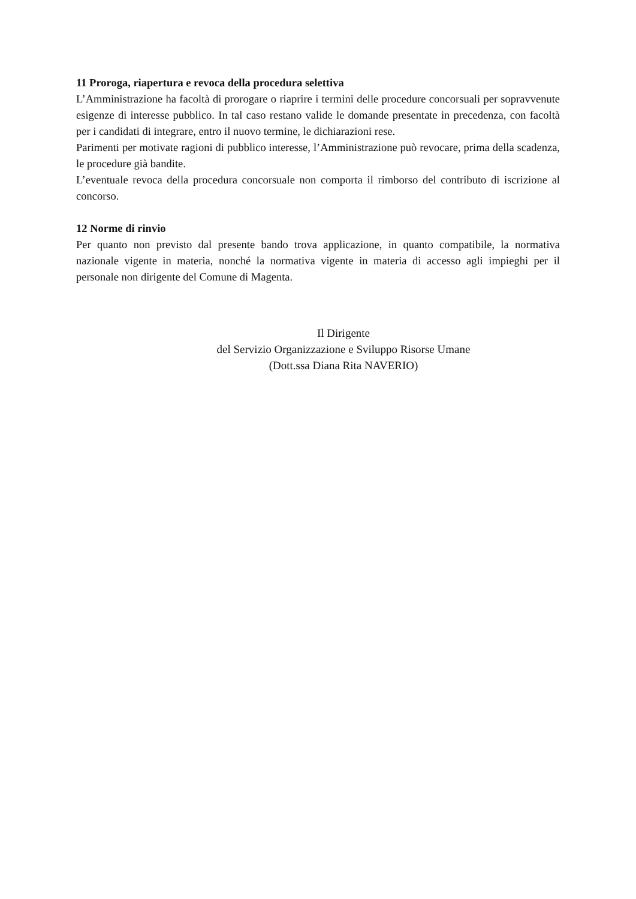11 Proroga, riapertura e revoca della procedura selettiva
L’Amministrazione ha facoltà di prorogare o riaprire i termini delle procedure concorsuali per sopravvenute esigenze di interesse pubblico. In tal caso restano valide le domande presentate in precedenza, con facoltà per i candidati di integrare, entro il nuovo termine, le dichiarazioni rese.
Parimenti per motivate ragioni di pubblico interesse, l’Amministrazione può revocare, prima della scadenza, le procedure già bandite.
L’eventuale revoca della procedura concorsuale non comporta il rimborso del contributo di iscrizione al concorso.
12 Norme di rinvio
Per quanto non previsto dal presente bando trova applicazione, in quanto compatibile, la normativa nazionale vigente in materia, nonché la normativa vigente in materia di accesso agli impieghi per il personale non dirigente del Comune di Magenta.
Il Dirigente
del Servizio Organizzazione e Sviluppo Risorse Umane
(Dott.ssa Diana Rita NAVERIO)